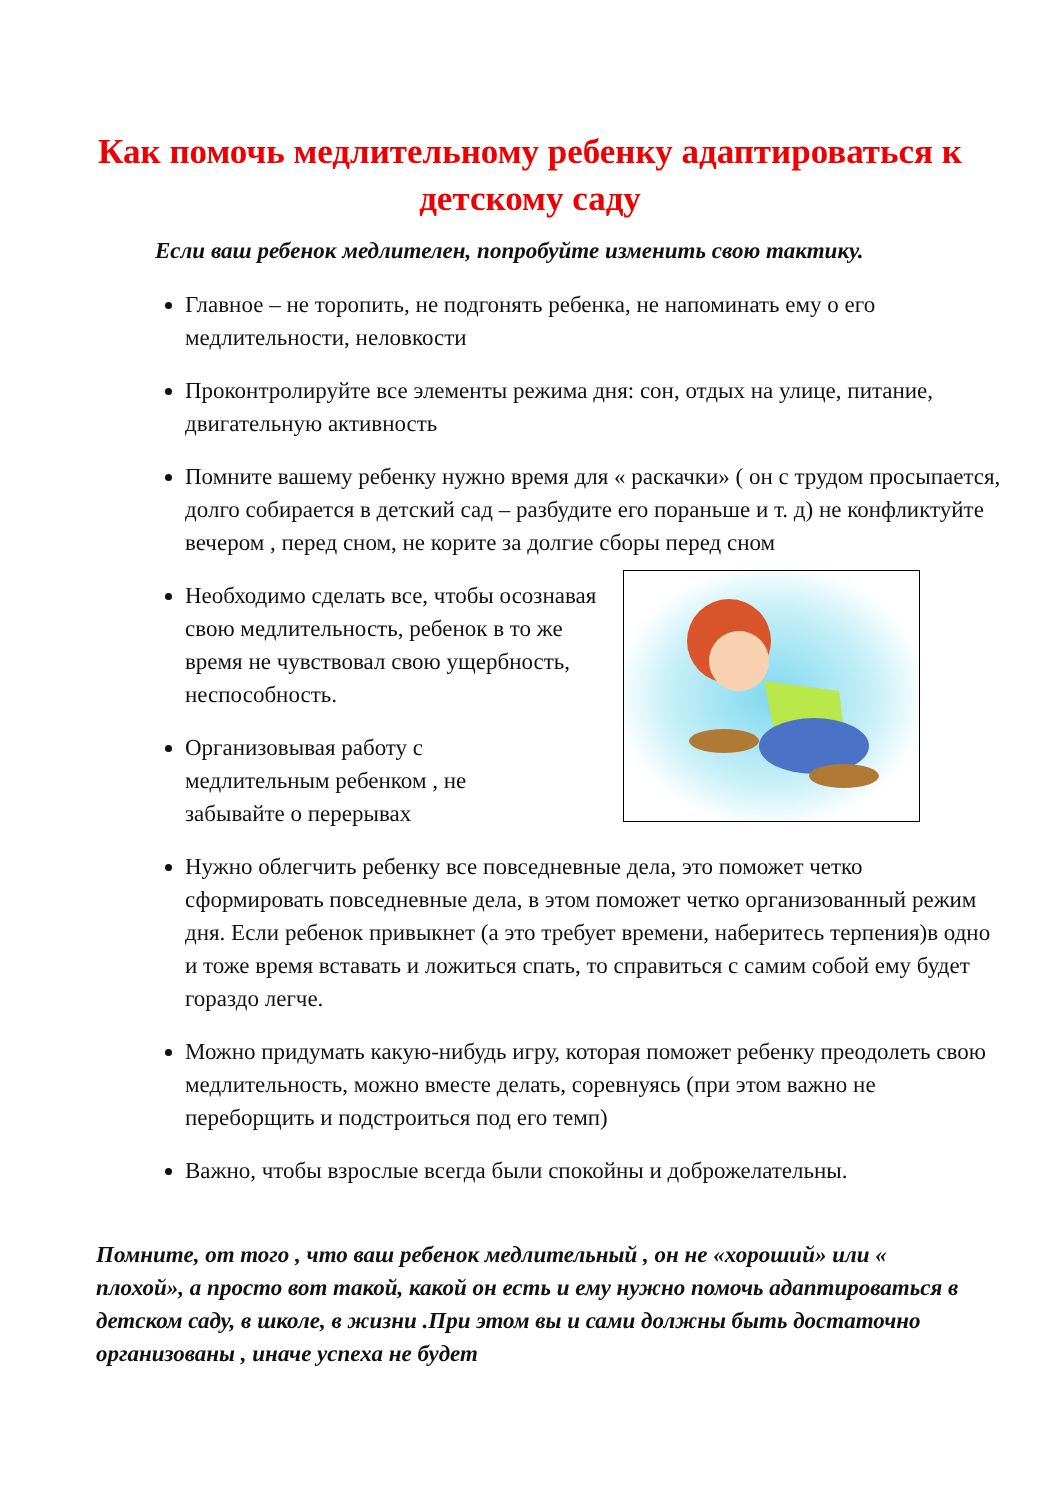Как помочь медлительному ребенку адаптироваться к детскому саду
Если ваш ребенок медлителен, попробуйте изменить свою тактику.
Главное – не торопить, не подгонять ребенка, не напоминать ему о его медлительности, неловкости
Проконтролируйте все элементы режима дня: сон, отдых на улице, питание, двигательную активность
Помните вашему ребенку нужно время для « раскачки» ( он с трудом просыпается, долго собирается в детский сад – разбудите его пораньше и т. д) не конфликтуйте вечером , перед сном, не корите за долгие сборы перед сном
Необходимо сделать все, чтобы осознавая свою медлительность, ребенок в то же время не чувствовал свою ущербность, неспособность.
Организовывая работу с медлительным ребенком , не забывайте о перерывах
Нужно облегчить ребенку все повседневные дела, это поможет четко сформировать повседневные дела, в этом поможет четко организованный режим дня. Если ребенок привыкнет (а это требует времени, наберитесь терпения)в одно и тоже время вставать и ложиться спать, то справиться с самим собой ему будет гораздо легче.
Можно придумать какую-нибудь игру, которая поможет ребенку преодолеть свою медлительность, можно вместе делать, соревнуясь (при этом важно не переборщить и подстроиться под его темп)
Важно, чтобы взрослые всегда были спокойны и доброжелательны.
Помните, от того , что ваш ребенок медлительный , он не «хороший» или « плохой», а просто вот такой, какой он есть и ему нужно помочь адаптироваться в детском саду, в школе, в жизни .При этом вы и сами должны быть достаточно организованы , иначе успеха не будет